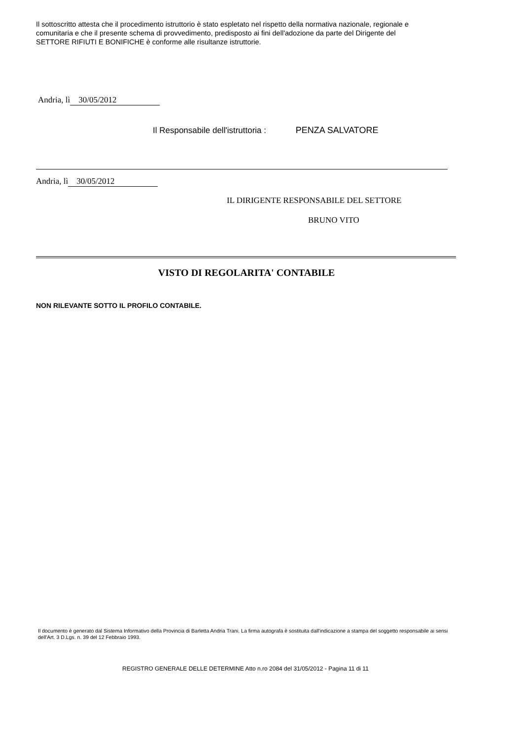Il sottoscritto attesta che il procedimento istruttorio è stato espletato nel rispetto della normativa nazionale, regionale e comunitaria e che il presente schema di provvedimento, predisposto ai fini dell'adozione da parte del Dirigente del SETTORE RIFIUTI E BONIFICHE è conforme alle risultanze istruttorie.
Andria, lì 30/05/2012
Il Responsabile dell'istruttoria : PENZA SALVATORE
Andria, lì 30/05/2012
IL DIRIGENTE RESPONSABILE DEL SETTORE
BRUNO VITO
VISTO DI REGOLARITA' CONTABILE
NON RILEVANTE SOTTO IL PROFILO CONTABILE.
Il documento è generato dal Sistema Informativo della Provincia di Barletta Andria Trani. La firma autografa è sostituita dall'indicazione a stampa del soggetto responsabile ai sensi dell'Art. 3 D.Lgs. n. 39 del 12 Febbraio 1993.
REGISTRO GENERALE DELLE DETERMINE Atto n.ro 2084 del 31/05/2012 - Pagina 11 di 11